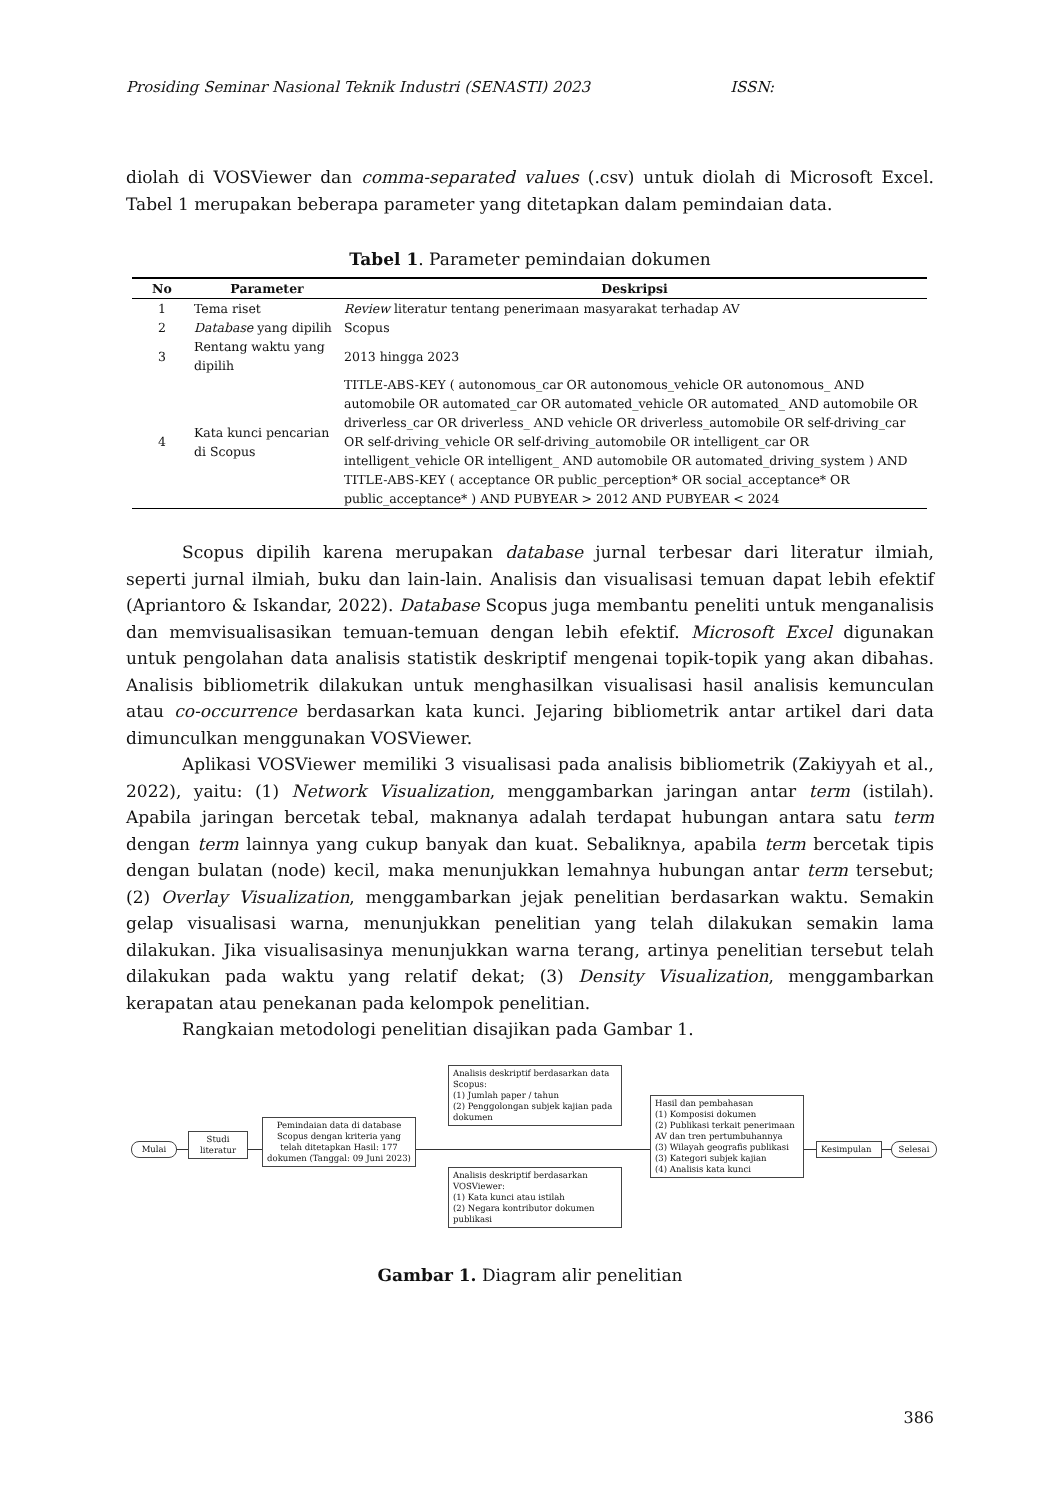Prosiding Seminar Nasional Teknik Industri (SENASTI) 2023 ISSN:
diolah di VOSViewer dan comma-separated values (.csv) untuk diolah di Microsoft Excel. Tabel 1 merupakan beberapa parameter yang ditetapkan dalam pemindaian data.
Tabel 1. Parameter pemindaian dokumen
| No | Parameter | Deskripsi |
| --- | --- | --- |
| 1 | Tema riset | Review literatur tentang penerimaan masyarakat terhadap AV |
| 2 | Database yang dipilih | Scopus |
| 3 | Rentang waktu yang dipilih | 2013 hingga 2023 |
| 4 | Kata kunci pencarian di Scopus | TITLE-ABS-KEY ( autonomous_car OR autonomous_vehicle OR autonomous_ AND automobile OR automated_car OR automated_vehicle OR automated_ AND automobile OR driverless_car OR driverless_ AND vehicle OR driverless_automobile OR self-driving_car OR self-driving_vehicle OR self-driving_automobile OR intelligent_car OR intelligent_vehicle OR intelligent_ AND automobile OR automated_driving_system ) AND TITLE-ABS-KEY ( acceptance OR public_perception* OR social_acceptance* OR public_acceptance* ) AND PUBYEAR > 2012 AND PUBYEAR < 2024 |
Scopus dipilih karena merupakan database jurnal terbesar dari literatur ilmiah, seperti jurnal ilmiah, buku dan lain-lain. Analisis dan visualisasi temuan dapat lebih efektif (Apriantoro & Iskandar, 2022). Database Scopus juga membantu peneliti untuk menganalisis dan memvisualisasikan temuan-temuan dengan lebih efektif. Microsoft Excel digunakan untuk pengolahan data analisis statistik deskriptif mengenai topik-topik yang akan dibahas. Analisis bibliometrik dilakukan untuk menghasilkan visualisasi hasil analisis kemunculan atau co-occurrence berdasarkan kata kunci. Jejaring bibliometrik antar artikel dari data dimunculkan menggunakan VOSViewer.
Aplikasi VOSViewer memiliki 3 visualisasi pada analisis bibliometrik (Zakiyyah et al., 2022), yaitu: (1) Network Visualization, menggambarkan jaringan antar term (istilah). Apabila jaringan bercetak tebal, maknanya adalah terdapat hubungan antara satu term dengan term lainnya yang cukup banyak dan kuat. Sebaliknya, apabila term bercetak tipis dengan bulatan (node) kecil, maka menunjukkan lemahnya hubungan antar term tersebut; (2) Overlay Visualization, menggambarkan jejak penelitian berdasarkan waktu. Semakin gelap visualisasi warna, menunjukkan penelitian yang telah dilakukan semakin lama dilakukan. Jika visualisasinya menunjukkan warna terang, artinya penelitian tersebut telah dilakukan pada waktu yang relatif dekat; (3) Density Visualization, menggambarkan kerapatan atau penekanan pada kelompok penelitian.
Rangkaian metodologi penelitian disajikan pada Gambar 1.
Mulai
Studi literatur
Pemindaian data di database Scopus dengan kriteria yang telah ditetapkan Hasil: 177 dokumen (Tanggal: 09 Juni 2023)
Analisis deskriptif berdasarkan data Scopus:
(1) Jumlah paper / tahun
(2) Penggolongan subjek kajian pada dokumen
Analisis deskriptif berdasarkan VOSViewer:
(1) Kata kunci atau istilah
(2) Negara kontributor dokumen publikasi
Hasil dan pembahasan
(1) Komposisi dokumen
(2) Publikasi terkait penerimaan AV dan tren pertumbuhannya
(3) Wilayah geografis publikasi
(3) Kategori subjek kajian
(4) Analisis kata kunci
Kesimpulan Selesai
Gambar 1. Diagram alir penelitian
386